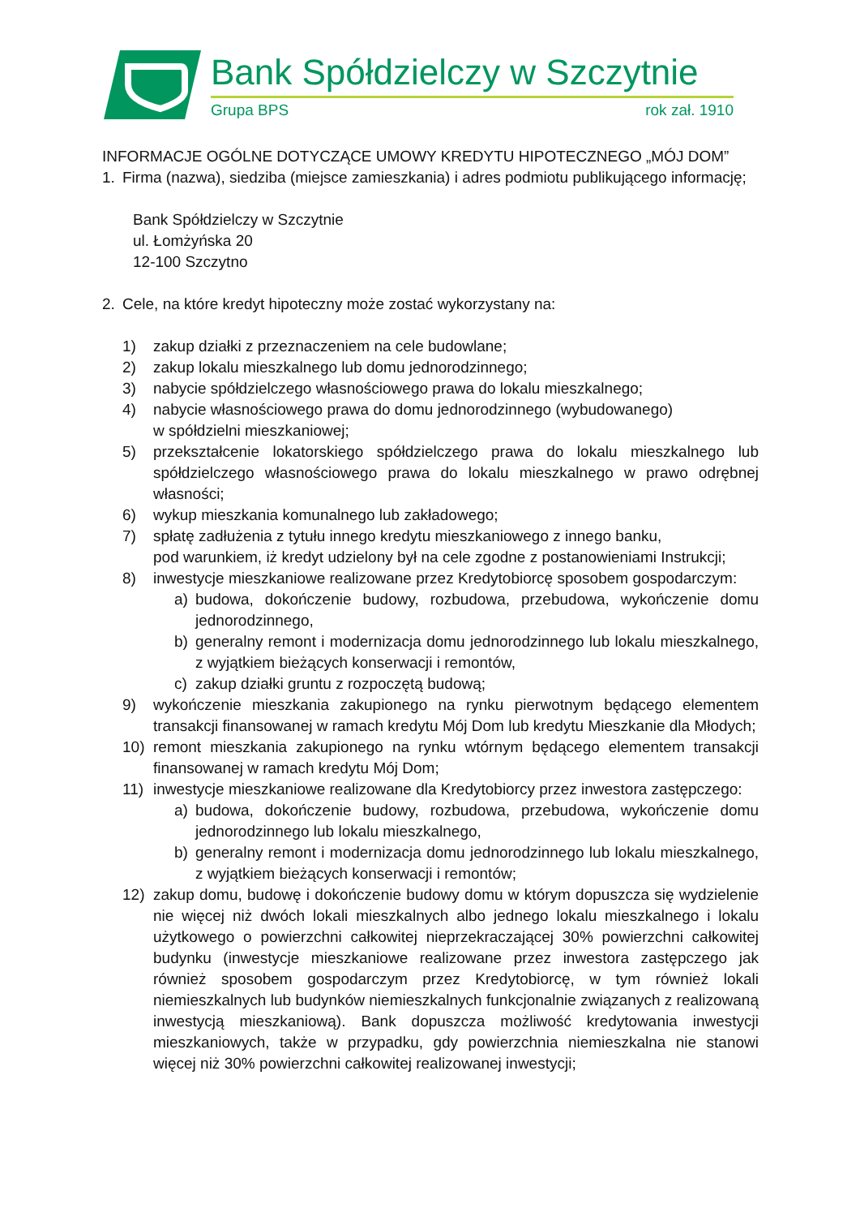Bank Spółdzielczy w Szczytnie
Grupa BPS
rok zał. 1910
INFORMACJE OGÓLNE DOTYCZĄCE UMOWY KREDYTU HIPOTECZNEGO „MÓJ DOM”
1. Firma (nazwa), siedziba (miejsce zamieszkania) i adres podmiotu publikującego informację;
Bank Spółdzielczy w Szczytnie
ul. Łomżyńska 20
12-100 Szczytno
2. Cele, na które kredyt hipoteczny może zostać wykorzystany na:
1) zakup działki z przeznaczeniem na cele budowlane;
2) zakup lokalu mieszkalnego lub domu jednorodzinnego;
3) nabycie spółdzielczego własnościowego prawa do lokalu mieszkalnego;
4) nabycie własnościowego prawa do domu jednorodzinnego (wybudowanego)
w spółdzielni mieszkaniowej;
5) przekształcenie lokatorskiego spółdzielczego prawa do lokalu mieszkalnego lub spółdzielczego własnościowego prawa do lokalu mieszkalnego w prawo odrębnej własności;
6) wykup mieszkania komunalnego lub zakładowego;
7) spłatę zadłużenia z tytułu innego kredytu mieszkaniowego z innego banku,
pod warunkiem, iż kredyt udzielony był na cele zgodne z postanowieniami Instrukcji;
8) inwestycje mieszkaniowe realizowane przez Kredytobiorcę sposobem gospodarczym:
a) budowa, dokończenie budowy, rozbudowa, przebudowa, wykończenie domu jednorodzinnego,
b) generalny remont i modernizacja domu jednorodzinnego lub lokalu mieszkalnego, z wyjątkiem bieżących konserwacji i remontów,
c) zakup działki gruntu z rozpoczętą budową;
9) wykończenie mieszkania zakupionego na rynku pierwotnym będącego elementem transakcji finansowanej w ramach kredytu Mój Dom lub kredytu Mieszkanie dla Młodych;
10) remont mieszkania zakupionego na rynku wtórnym będącego elementem transakcji finansowanej w ramach kredytu Mój Dom;
11) inwestycje mieszkaniowe realizowane dla Kredytobiorcy przez inwestora zastępczego:
a) budowa, dokończenie budowy, rozbudowa, przebudowa, wykończenie domu jednorodzinnego lub lokalu mieszkalnego,
b) generalny remont i modernizacja domu jednorodzinnego lub lokalu mieszkalnego, z wyjątkiem bieżących konserwacji i remontów;
12) zakup domu, budowę i dokończenie budowy domu w którym dopuszcza się wydzielenie nie więcej niż dwóch lokali mieszkalnych albo jednego lokalu mieszkalnego i lokalu użytkowego o powierzchni całkowitej nieprzekraczającej 30% powierzchni całkowitej budynku (inwestycje mieszkaniowe realizowane przez inwestora zastępczego jak również sposobem gospodarczym przez Kredytobiorcę, w tym również lokali niemieszkalnych lub budynków niemieszkalnych funkcjonalnie związanych z realizowaną inwestycją mieszkaniową). Bank dopuszcza możliwość kredytowania inwestycji mieszkaniowych, także w przypadku, gdy powierzchnia niemieszkalna nie stanowi więcej niż 30% powierzchni całkowitej realizowanej inwestycji;